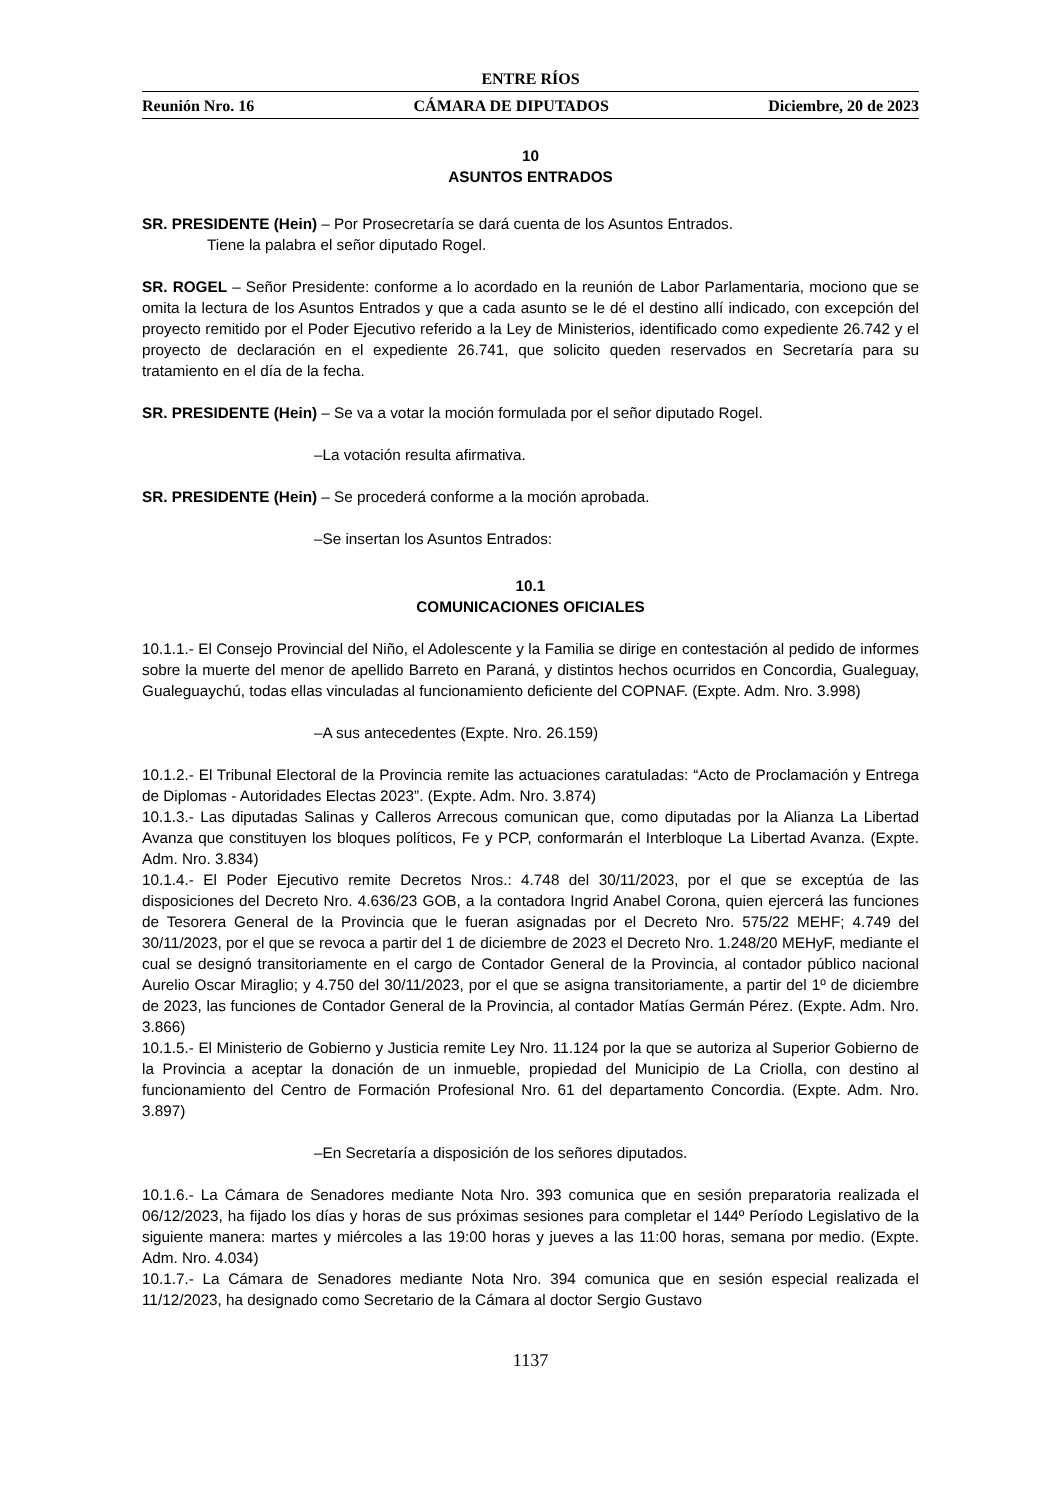ENTRE RÍOS
Reunión Nro. 16 CÁMARA DE DIPUTADOS Diciembre, 20 de 2023
10
ASUNTOS ENTRADOS
SR. PRESIDENTE (Hein) – Por Prosecretaría se dará cuenta de los Asuntos Entrados.
Tiene la palabra el señor diputado Rogel.
SR. ROGEL – Señor Presidente: conforme a lo acordado en la reunión de Labor Parlamentaria, mociono que se omita la lectura de los Asuntos Entrados y que a cada asunto se le dé el destino allí indicado, con excepción del proyecto remitido por el Poder Ejecutivo referido a la Ley de Ministerios, identificado como expediente 26.742 y el proyecto de declaración en el expediente 26.741, que solicito queden reservados en Secretaría para su tratamiento en el día de la fecha.
SR. PRESIDENTE (Hein) – Se va a votar la moción formulada por el señor diputado Rogel.
–La votación resulta afirmativa.
SR. PRESIDENTE (Hein) – Se procederá conforme a la moción aprobada.
–Se insertan los Asuntos Entrados:
10.1
COMUNICACIONES OFICIALES
10.1.1.- El Consejo Provincial del Niño, el Adolescente y la Familia se dirige en contestación al pedido de informes sobre la muerte del menor de apellido Barreto en Paraná, y distintos hechos ocurridos en Concordia, Gualeguay, Gualeguaychú, todas ellas vinculadas al funcionamiento deficiente del COPNAF. (Expte. Adm. Nro. 3.998)
–A sus antecedentes (Expte. Nro. 26.159)
10.1.2.- El Tribunal Electoral de la Provincia remite las actuaciones caratuladas: “Acto de Proclamación y Entrega de Diplomas - Autoridades Electas 2023”. (Expte. Adm. Nro. 3.874)
10.1.3.- Las diputadas Salinas y Calleros Arrecous comunican que, como diputadas por la Alianza La Libertad Avanza que constituyen los bloques políticos, Fe y PCP, conformarán el Interbloque La Libertad Avanza. (Expte. Adm. Nro. 3.834)
10.1.4.- El Poder Ejecutivo remite Decretos Nros.: 4.748 del 30/11/2023, por el que se exceptúa de las disposiciones del Decreto Nro. 4.636/23 GOB, a la contadora Ingrid Anabel Corona, quien ejercerá las funciones de Tesorera General de la Provincia que le fueran asignadas por el Decreto Nro. 575/22 MEHF; 4.749 del 30/11/2023, por el que se revoca a partir del 1 de diciembre de 2023 el Decreto Nro. 1.248/20 MEHyF, mediante el cual se designó transitoriamente en el cargo de Contador General de la Provincia, al contador público nacional Aurelio Oscar Miraglio; y 4.750 del 30/11/2023, por el que se asigna transitoriamente, a partir del 1º de diciembre de 2023, las funciones de Contador General de la Provincia, al contador Matías Germán Pérez. (Expte. Adm. Nro. 3.866)
10.1.5.- El Ministerio de Gobierno y Justicia remite Ley Nro. 11.124 por la que se autoriza al Superior Gobierno de la Provincia a aceptar la donación de un inmueble, propiedad del Municipio de La Criolla, con destino al funcionamiento del Centro de Formación Profesional Nro. 61 del departamento Concordia. (Expte. Adm. Nro. 3.897)
–En Secretaría a disposición de los señores diputados.
10.1.6.- La Cámara de Senadores mediante Nota Nro. 393 comunica que en sesión preparatoria realizada el 06/12/2023, ha fijado los días y horas de sus próximas sesiones para completar el 144º Período Legislativo de la siguiente manera: martes y miércoles a las 19:00 horas y jueves a las 11:00 horas, semana por medio. (Expte. Adm. Nro. 4.034)
10.1.7.- La Cámara de Senadores mediante Nota Nro. 394 comunica que en sesión especial realizada el 11/12/2023, ha designado como Secretario de la Cámara al doctor Sergio Gustavo
1137